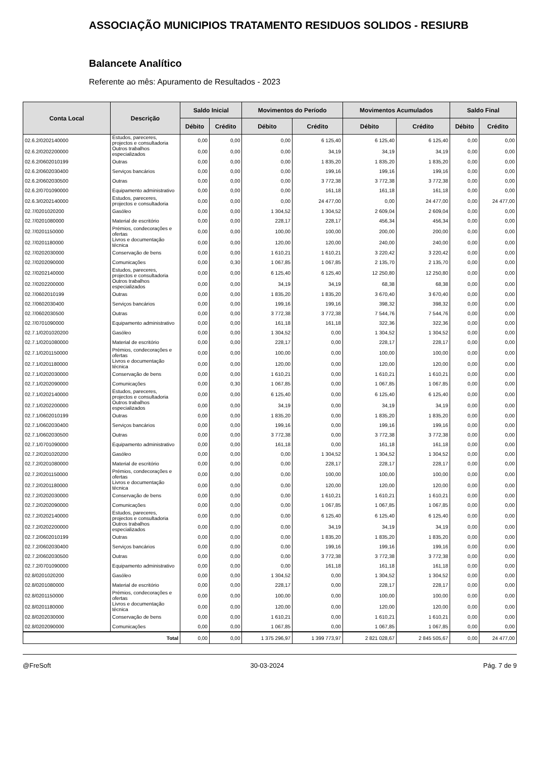ASSOCIAÇÃO MUNICIPIOS TRATAMENTO RESIDUOS SOLIDOS - RESIURB
Balancete Analítico
Referente ao mês: Apuramento de Resultados - 2023
| Conta Local | Descrição | Saldo Inicial | | Movimentos do Período | | Movimentos Acumulados | | Saldo Final | |
| --- | --- | --- | --- | --- | --- | --- | --- | --- | --- |
| | | Débito | Crédito | Débito | Crédito | Débito | Crédito | Débito | Crédito |
| 02.6.2/0202140000 | Estudos, pareceres, projectos e consultadoria | 0,00 | 0,00 | 0,00 | 6 125,40 | 6 125,40 | 6 125,40 | 0,00 | 0,00 |
| 02.6.2/0202200000 | Outros trabalhos especializados | 0,00 | 0,00 | 0,00 | 34,19 | 34,19 | 34,19 | 0,00 | 0,00 |
| 02.6.2/0602010199 | Outras | 0,00 | 0,00 | 0,00 | 1 835,20 | 1 835,20 | 1 835,20 | 0,00 | 0,00 |
| 02.6.2/0602030400 | Serviços bancários | 0,00 | 0,00 | 0,00 | 199,16 | 199,16 | 199,16 | 0,00 | 0,00 |
| 02.6.2/0602030500 | Outras | 0,00 | 0,00 | 0,00 | 3 772,38 | 3 772,38 | 3 772,38 | 0,00 | 0,00 |
| 02.6.2/0701090000 | Equipamento administrativo | 0,00 | 0,00 | 0,00 | 161,18 | 161,18 | 161,18 | 0,00 | 0,00 |
| 02.6.3/0202140000 | Estudos, pareceres, projectos e consultadoria | 0,00 | 0,00 | 0,00 | 24 477,00 | 0,00 | 24 477,00 | 0,00 | 24 477,00 |
| 02.7/0201020200 | Gasóleo | 0,00 | 0,00 | 1 304,52 | 1 304,52 | 2 609,04 | 2 609,04 | 0,00 | 0,00 |
| 02.7/0201080000 | Material de escritório | 0,00 | 0,00 | 228,17 | 228,17 | 456,34 | 456,34 | 0,00 | 0,00 |
| 02.7/0201150000 | Prémios, condecorações e ofertas | 0,00 | 0,00 | 100,00 | 100,00 | 200,00 | 200,00 | 0,00 | 0,00 |
| 02.7/0201180000 | Livros e documentação técnica | 0,00 | 0,00 | 120,00 | 120,00 | 240,00 | 240,00 | 0,00 | 0,00 |
| 02.7/0202030000 | Conservação de bens | 0,00 | 0,00 | 1 610,21 | 1 610,21 | 3 220,42 | 3 220,42 | 0,00 | 0,00 |
| 02.7/0202090000 | Comunicações | 0,00 | 0,30 | 1 067,85 | 1 067,85 | 2 135,70 | 2 135,70 | 0,00 | 0,00 |
| 02.7/0202140000 | Estudos, pareceres, projectos e consultadoria | 0,00 | 0,00 | 6 125,40 | 6 125,40 | 12 250,80 | 12 250,80 | 0,00 | 0,00 |
| 02.7/0202200000 | Outros trabalhos especializados | 0,00 | 0,00 | 34,19 | 34,19 | 68,38 | 68,38 | 0,00 | 0,00 |
| 02.7/0602010199 | Outras | 0,00 | 0,00 | 1 835,20 | 1 835,20 | 3 670,40 | 3 670,40 | 0,00 | 0,00 |
| 02.7/0602030400 | Serviços bancários | 0,00 | 0,00 | 199,16 | 199,16 | 398,32 | 398,32 | 0,00 | 0,00 |
| 02.7/0602030500 | Outras | 0,00 | 0,00 | 3 772,38 | 3 772,38 | 7 544,76 | 7 544,76 | 0,00 | 0,00 |
| 02.7/0701090000 | Equipamento administrativo | 0,00 | 0,00 | 161,18 | 161,18 | 322,36 | 322,36 | 0,00 | 0,00 |
| 02.7.1/0201020200 | Gasóleo | 0,00 | 0,00 | 1 304,52 | 0,00 | 1 304,52 | 1 304,52 | 0,00 | 0,00 |
| 02.7.1/0201080000 | Material de escritório | 0,00 | 0,00 | 228,17 | 0,00 | 228,17 | 228,17 | 0,00 | 0,00 |
| 02.7.1/0201150000 | Prémios, condecorações e ofertas | 0,00 | 0,00 | 100,00 | 0,00 | 100,00 | 100,00 | 0,00 | 0,00 |
| 02.7.1/0201180000 | Livros e documentação técnica | 0,00 | 0,00 | 120,00 | 0,00 | 120,00 | 120,00 | 0,00 | 0,00 |
| 02.7.1/0202030000 | Conservação de bens | 0,00 | 0,00 | 1 610,21 | 0,00 | 1 610,21 | 1 610,21 | 0,00 | 0,00 |
| 02.7.1/0202090000 | Comunicações | 0,00 | 0,30 | 1 067,85 | 0,00 | 1 067,85 | 1 067,85 | 0,00 | 0,00 |
| 02.7.1/0202140000 | Estudos, pareceres, projectos e consultadoria | 0,00 | 0,00 | 6 125,40 | 0,00 | 6 125,40 | 6 125,40 | 0,00 | 0,00 |
| 02.7.1/0202200000 | Outros trabalhos especializados | 0,00 | 0,00 | 34,19 | 0,00 | 34,19 | 34,19 | 0,00 | 0,00 |
| 02.7.1/0602010199 | Outras | 0,00 | 0,00 | 1 835,20 | 0,00 | 1 835,20 | 1 835,20 | 0,00 | 0,00 |
| 02.7.1/0602030400 | Serviços bancários | 0,00 | 0,00 | 199,16 | 0,00 | 199,16 | 199,16 | 0,00 | 0,00 |
| 02.7.1/0602030500 | Outras | 0,00 | 0,00 | 3 772,38 | 0,00 | 3 772,38 | 3 772,38 | 0,00 | 0,00 |
| 02.7.1/0701090000 | Equipamento administrativo | 0,00 | 0,00 | 161,18 | 0,00 | 161,18 | 161,18 | 0,00 | 0,00 |
| 02.7.2/0201020200 | Gasóleo | 0,00 | 0,00 | 0,00 | 1 304,52 | 1 304,52 | 1 304,52 | 0,00 | 0,00 |
| 02.7.2/0201080000 | Material de escritório | 0,00 | 0,00 | 0,00 | 228,17 | 228,17 | 228,17 | 0,00 | 0,00 |
| 02.7.2/0201150000 | Prémios, condecorações e ofertas | 0,00 | 0,00 | 0,00 | 100,00 | 100,00 | 100,00 | 0,00 | 0,00 |
| 02.7.2/0201180000 | Livros e documentação técnica | 0,00 | 0,00 | 0,00 | 120,00 | 120,00 | 120,00 | 0,00 | 0,00 |
| 02.7.2/0202030000 | Conservação de bens | 0,00 | 0,00 | 0,00 | 1 610,21 | 1 610,21 | 1 610,21 | 0,00 | 0,00 |
| 02.7.2/0202090000 | Comunicações | 0,00 | 0,00 | 0,00 | 1 067,85 | 1 067,85 | 1 067,85 | 0,00 | 0,00 |
| 02.7.2/0202140000 | Estudos, pareceres, projectos e consultadoria | 0,00 | 0,00 | 0,00 | 6 125,40 | 6 125,40 | 6 125,40 | 0,00 | 0,00 |
| 02.7.2/0202200000 | Outros trabalhos especializados | 0,00 | 0,00 | 0,00 | 34,19 | 34,19 | 34,19 | 0,00 | 0,00 |
| 02.7.2/0602010199 | Outras | 0,00 | 0,00 | 0,00 | 1 835,20 | 1 835,20 | 1 835,20 | 0,00 | 0,00 |
| 02.7.2/0602030400 | Serviços bancários | 0,00 | 0,00 | 0,00 | 199,16 | 199,16 | 199,16 | 0,00 | 0,00 |
| 02.7.2/0602030500 | Outras | 0,00 | 0,00 | 0,00 | 3 772,38 | 3 772,38 | 3 772,38 | 0,00 | 0,00 |
| 02.7.2/0701090000 | Equipamento administrativo | 0,00 | 0,00 | 0,00 | 161,18 | 161,18 | 161,18 | 0,00 | 0,00 |
| 02.8/0201020200 | Gasóleo | 0,00 | 0,00 | 1 304,52 | 0,00 | 1 304,52 | 1 304,52 | 0,00 | 0,00 |
| 02.8/0201080000 | Material de escritório | 0,00 | 0,00 | 228,17 | 0,00 | 228,17 | 228,17 | 0,00 | 0,00 |
| 02.8/0201150000 | Prémios, condecorações e ofertas | 0,00 | 0,00 | 100,00 | 0,00 | 100,00 | 100,00 | 0,00 | 0,00 |
| 02.8/0201180000 | Livros e documentação técnica | 0,00 | 0,00 | 120,00 | 0,00 | 120,00 | 120,00 | 0,00 | 0,00 |
| 02.8/0202030000 | Conservação de bens | 0,00 | 0,00 | 1 610,21 | 0,00 | 1 610,21 | 1 610,21 | 0,00 | 0,00 |
| 02.8/0202090000 | Comunicações | 0,00 | 0,00 | 1 067,85 | 0,00 | 1 067,85 | 1 067,85 | 0,00 | 0,00 |
| Total | | 0,00 | 0,00 | 1 375 296,97 | 1 399 773,97 | 2 821 028,67 | 2 845 505,67 | 0,00 | 24 477,00 |
@FreSoft 30-03-2024 Pág. 7 de 9